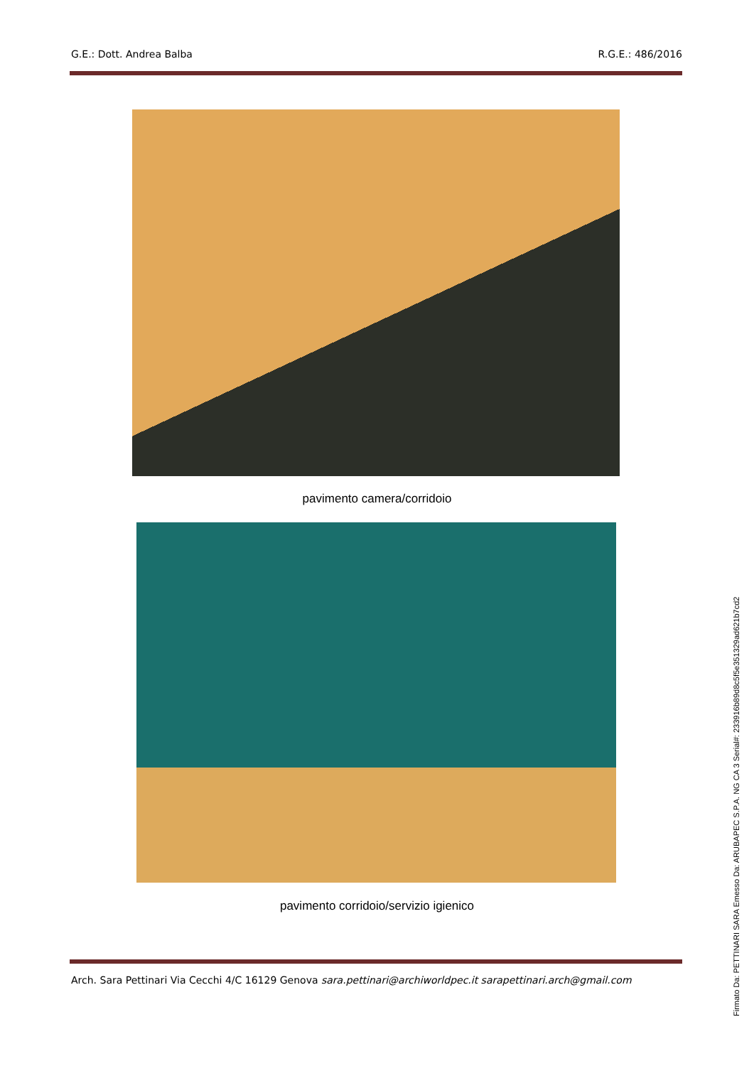G.E.: Dott. Andrea Balba R.G.E.: 486/2016
pavimento camera/corridoio
pavimento corridoio/servizio igienico
Arch. Sara Pettinari Via Cecchi 4/C 16129 Genova sara.pettinari@archiworldpec.it sarapettinari.arch@gmail.com
Firmato Da: PETTINARI SARA Emesso Da: ARUBAPEC S.P.A. NG CA 3 Serial#: 233916b89d8c5f5e351329ad621b7cd2